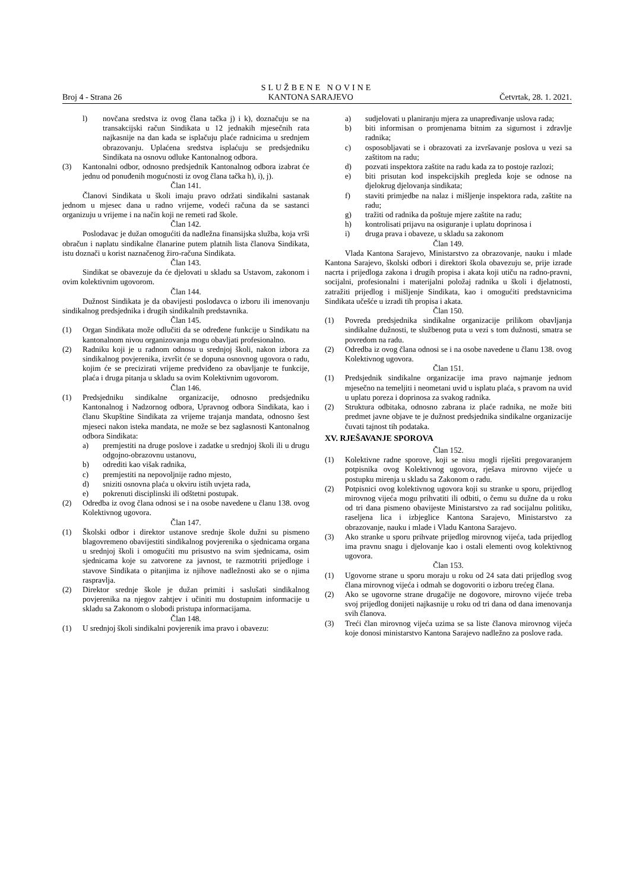SLUŽBENE NOVINE
Broj 4 - Strana 26 KANTONA SARAJEVO Četvrtak, 28. 1. 2021.
l) novčana sredstva iz ovog člana tačka j) i k), doznačuju se na transakcijski račun Sindikata u 12 jednakih mjesečnih rata najkasnije na dan kada se isplačuju plaće radnicima u srednjem obrazovanju. Uplaćena sredstva isplaćuju se predsjedniku Sindikata na osnovu odluke Kantonalnog odbora.
(3) Kantonalni odbor, odnosno predsjednik Kantonalnog odbora izabrat će jednu od ponuđenih mogućnosti iz ovog člana tačka h), i), j).
Član 141.
Članovi Sindikata u školi imaju pravo održati sindikalni sastanak jednom u mjesec dana u radno vrijeme, vodeći računa da se sastanci organizuju u vrijeme i na način koji ne remeti rad škole.
Član 142.
Poslodavac je dužan omogućiti da nadležna finansijska služba, koja vrši obračun i naplatu sindikalne članarine putem platnih lista članova Sindikata, istu doznači u korist naznačenog žiro-računa Sindikata.
Član 143.
Sindikat se obavezuje da će djelovati u skladu sa Ustavom, zakonom i ovim kolektivnim ugovorom.
Član 144.
Dužnost Sindikata je da obavijesti poslodavca o izboru ili imenovanju sindikalnog predsjednika i drugih sindikalnih predstavnika.
Član 145.
(1) Organ Sindikata može odlučiti da se određene funkcije u Sindikatu na kantonalnom nivou organizovanja mogu obavljati profesionalno.
(2) Radniku koji je u radnom odnosu u srednjoj školi, nakon izbora za sindikalnog povjerenika, izvršit će se dopuna osnovnog ugovora o radu, kojim će se precizirati vrijeme predviđeno za obavljanje te funkcije, plaća i druga pitanja u skladu sa ovim Kolektivnim ugovorom.
Član 146.
(1) Predsjedniku sindikalne organizacije, odnosno predsjedniku Kantonalnog i Nadzornog odbora, Upravnog odbora Sindikata, kao i članu Skupštine Sindikata za vrijeme trajanja mandata, odnosno šest mjeseci nakon isteka mandata, ne može se bez saglasnosti Kantonalnog odbora Sindikata:
a) premjestiti na druge poslove i zadatke u srednjoj školi ili u drugu odgojno-obrazovnu ustanovu,
b) odrediti kao višak radnika,
c) premjestiti na nepovoljnije radno mjesto,
d) sniziti osnovna plaća u okviru istih uvjeta rada,
e) pokrenuti disciplinski ili odštetni postupak.
(2) Odredba iz ovog člana odnosi se i na osobe navedene u članu 138. ovog Kolektivnog ugovora.
Član 147.
(1) Školski odbor i direktor ustanove srednje škole dužni su pismeno blagovremeno obavijestiti sindikalnog povjerenika o sjednicama organa u srednjoj školi i omogućiti mu prisustvo na svim sjednicama, osim sjednicama koje su zatvorene za javnost, te razmotriti prijedloge i stavove Sindikata o pitanjima iz njihove nadležnosti ako se o njima raspravlja.
(2) Direktor srednje škole je dužan primiti i saslušati sindikalnog povjerenika na njegov zahtjev i učiniti mu dostupnim informacije u skladu sa Zakonom o slobodi pristupa informacijama.
Član 148.
(1) U srednjoj školi sindikalni povjerenik ima pravo i obavezu:
a) sudjelovati u planiranju mjera za unapređivanje uslova rada;
b) biti informisan o promjenama bitnim za sigurnost i zdravlje radnika;
c) osposobljavati se i obrazovati za izvršavanje poslova u vezi sa zaštitom na radu;
d) pozvati inspektora zaštite na radu kada za to postoje razlozi;
e) biti prisutan kod inspekcijskih pregleda koje se odnose na djelokrug djelovanja sindikata;
f) staviti primjedbe na nalaz i mišljenje inspektora rada, zaštite na radu;
g) tražiti od radnika da poštuje mjere zaštite na radu;
h) kontrolisati prijavu na osiguranje i uplatu doprinosa i
i) druga prava i obaveze, u skladu sa zakonom
Član 149.
Vlada Kantona Sarajevo, Ministarstvo za obrazovanje, nauku i mlade Kantona Sarajevo, školski odbori i direktori škola obavezuju se, prije izrade nacrta i prijedloga zakona i drugih propisa i akata koji utiču na radno-pravni, socijalni, profesionalni i materijalni položaj radnika u školi i djelatnosti, zatražiti prijedlog i mišljenje Sindikata, kao i omogućiti predstavnicima Sindikata učešće u izradi tih propisa i akata.
Član 150.
(1) Povreda predsjednika sindikalne organizacije prilikom obavljanja sindikalne dužnosti, te službenog puta u vezi s tom dužnosti, smatra se povredom na radu.
(2) Odredba iz ovog člana odnosi se i na osobe navedene u članu 138. ovog Kolektivnog ugovora.
Član 151.
(1) Predsjednik sindikalne organizacije ima pravo najmanje jednom mjesečno na temeljiti i neometani uvid u isplatu plaća, s pravom na uvid u uplatu poreza i doprinosa za svakog radnika.
(2) Struktura odbitaka, odnosno zabrana iz plaće radnika, ne može biti predmet javne objave te je dužnost predsjednika sindikalne organizacije čuvati tajnost tih podataka.
XV. RJEŠAVANJE SPOROVA
Član 152.
(1) Kolektivne radne sporove, koji se nisu mogli riješiti pregovaranjem potpisnika ovog Kolektivnog ugovora, rješava mirovno vijeće u postupku mirenja u skladu sa Zakonom o radu.
(2) Potpisnici ovog kolektivnog ugovora koji su stranke u sporu, prijedlog mirovnog vijeća mogu prihvatiti ili odbiti, o čemu su dužne da u roku od tri dana pismeno obavijeste Ministarstvo za rad socijalnu politiku, raseljena lica i izbjeglice Kantona Sarajevo, Ministarstvo za obrazovanje, nauku i mlade i Vladu Kantona Sarajevo.
(3) Ako stranke u sporu prihvate prijedlog mirovnog vijeća, tada prijedlog ima pravnu snagu i djelovanje kao i ostali elementi ovog kolektivnog ugovora.
Član 153.
(1) Ugovorne strane u sporu moraju u roku od 24 sata dati prijedlog svog člana mirovnog vijeća i odmah se dogovoriti o izboru trećeg člana.
(2) Ako se ugovorne strane drugačije ne dogovore, mirovno vijeće treba svoj prijedlog donijeti najkasnije u roku od tri dana od dana imenovanja svih članova.
(3) Treći član mirovnog vijeća uzima se sa liste članova mirovnog vijeća koje donosi ministarstvo Kantona Sarajevo nadležno za poslove rada.